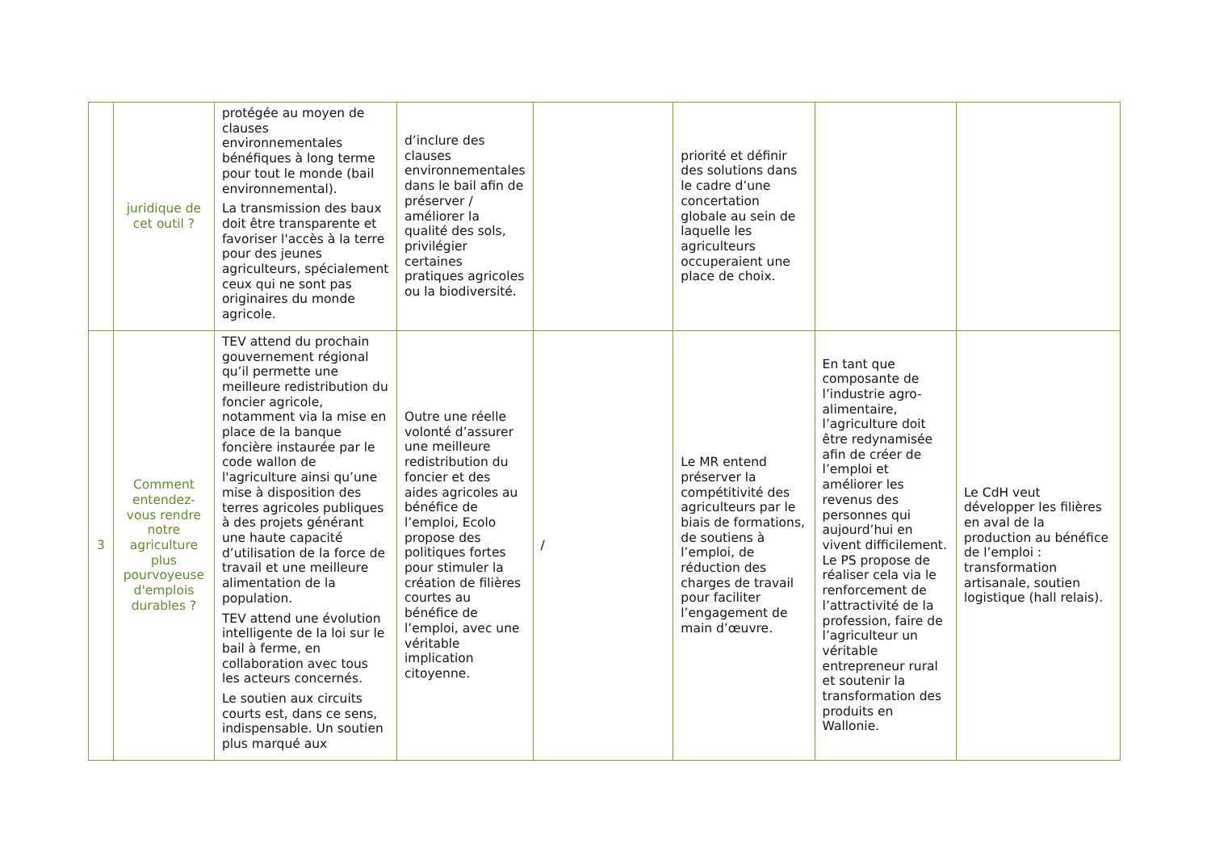| | juridique de cet outil ? | protégée au moyen de clauses environnementales bénéfiques à long terme pour tout le monde (bail environnemental). La transmission des baux doit être transparente et favoriser l'accès à la terre pour des jeunes agriculteurs, spécialement ceux qui ne sont pas originaires du monde agricole. | d’inclure des clauses environnementales dans le bail afin de préserver / améliorer la qualité des sols, privilégier certaines pratiques agricoles ou la biodiversité. | | priorité et définir des solutions dans le cadre d’une concertation globale au sein de laquelle les agriculteurs occuperaient une place de choix. | | |
| 3 | Comment entendez-vous rendre notre agriculture plus pourvoyeuse d'emplois durables ? | TEV attend du prochain gouvernement régional qu’il permette une meilleure redistribution du foncier agricole, notamment via la mise en place de la banque foncière instaurée par le code wallon de l'agriculture ainsi qu’une mise à disposition des terres agricoles publiques à des projets générant une haute capacité d’utilisation de la force de travail et une meilleure alimentation de la population. TEV attend une évolution intelligente de la loi sur le bail à ferme, en collaboration avec tous les acteurs concernés. Le soutien aux circuits courts est, dans ce sens, indispensable. Un soutien plus marqué aux | Outre une réelle volonté d’assurer une meilleure redistribution du foncier et des aides agricoles au bénéfice de l’emploi, Ecolo propose des politiques fortes pour stimuler la création de filières courtes au bénéfice de l’emploi, avec une véritable implication citoyenne. | / | Le MR entend préserver la compétitivité des agriculteurs par le biais de formations, de soutiens à l’emploi, de réduction des charges de travail pour faciliter l’engagement de main d’œuvre. | En tant que composante de l’industrie agro-alimentaire, l’agriculture doit être redynamisée afin de créer de l’emploi et améliorer les revenus des personnes qui aujourd’hui en vivent difficilement. Le PS propose de réaliser cela via le renforcement de l’attractivité de la profession, faire de l’agriculteur un véritable entrepreneur rural et soutenir la transformation des produits en Wallonie. | Le CdH veut développer les filières en aval de la production au bénéfice de l’emploi : transformation artisanale, soutien logistique (hall relais). |